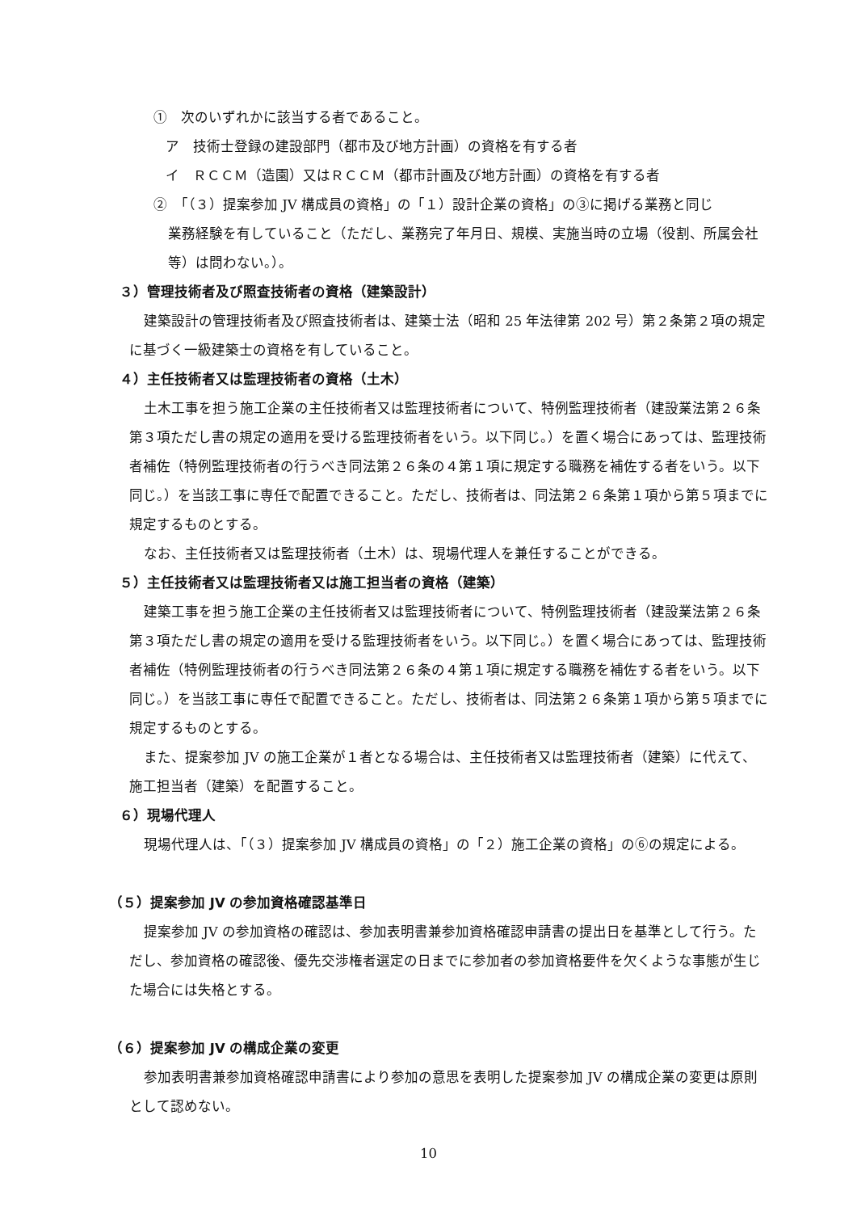①　次のいずれかに該当する者であること。
ア　技術士登録の建設部門（都市及び地方計画）の資格を有する者
イ　ＲＣＣＭ（造園）又はＲＣＣＭ（都市計画及び地方計画）の資格を有する者
②　「（３）提案参加 JV 構成員の資格」の「１）設計企業の資格」の③に掲げる業務と同じ
業務経験を有していること（ただし、業務完了年月日、規模、実施当時の立場（役割、所属会社等）は問わない。）。
３）管理技術者及び照査技術者の資格（建築設計）
建築設計の管理技術者及び照査技術者は、建築士法（昭和 25 年法律第 202 号）第２条第２項の規定に基づく一級建築士の資格を有していること。
４）主任技術者又は監理技術者の資格（土木）
土木工事を担う施工企業の主任技術者又は監理技術者について、特例監理技術者（建設業法第２６条第３項ただし書の規定の適用を受ける監理技術者をいう。以下同じ。）を置く場合にあっては、監理技術者補佐（特例監理技術者の行うべき同法第２６条の４第１項に規定する職務を補佐する者をいう。以下同じ。）を当該工事に専任で配置できること。ただし、技術者は、同法第２６条第１項から第５項までに規定するものとする。
なお、主任技術者又は監理技術者（土木）は、現場代理人を兼任することができる。
５）主任技術者又は監理技術者又は施工担当者の資格（建築）
建築工事を担う施工企業の主任技術者又は監理技術者について、特例監理技術者（建設業法第２６条第３項ただし書の規定の適用を受ける監理技術者をいう。以下同じ。）を置く場合にあっては、監理技術者補佐（特例監理技術者の行うべき同法第２６条の４第１項に規定する職務を補佐する者をいう。以下同じ。）を当該工事に専任で配置できること。ただし、技術者は、同法第２６条第１項から第５項までに規定するものとする。
また、提案参加 JV の施工企業が１者となる場合は、主任技術者又は監理技術者（建築）に代えて、施工担当者（建築）を配置すること。
６）現場代理人
現場代理人は、「（３）提案参加 JV 構成員の資格」の「２）施工企業の資格」の⑥の規定による。
（５）提案参加 JV の参加資格確認基準日
提案参加 JV の参加資格の確認は、参加表明書兼参加資格確認申請書の提出日を基準として行う。ただし、参加資格の確認後、優先交渉権者選定の日までに参加者の参加資格要件を欠くような事態が生じた場合には失格とする。
（６）提案参加 JV の構成企業の変更
参加表明書兼参加資格確認申請書により参加の意思を表明した提案参加 JV の構成企業の変更は原則として認めない。
10